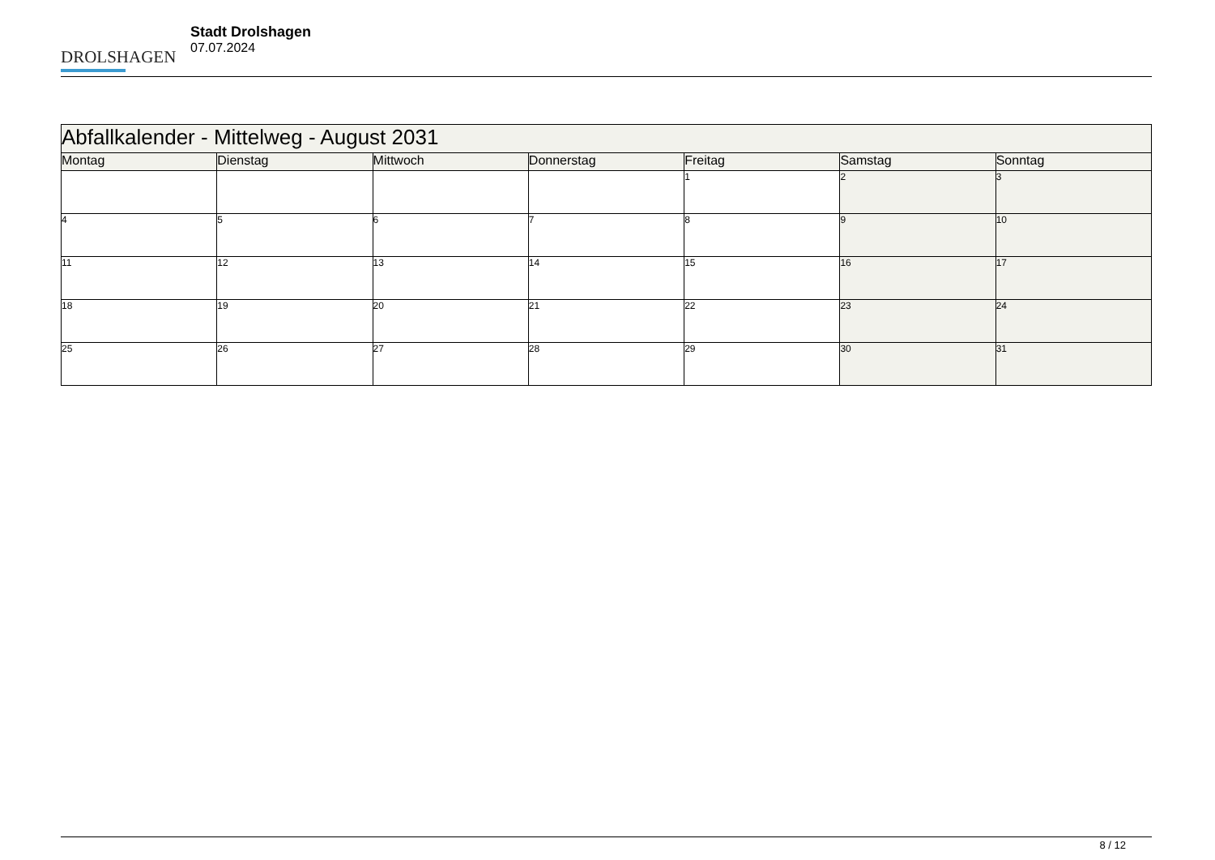DROLSHAGEN
Stadt Drolshagen
07.07.2024
| Abfallkalender - Mittelweg - August 2031 | | | | | | |
| Montag | Dienstag | Mittwoch | Donnerstag | Freitag | Samstag | Sonntag |
| | | | | 1 | 2 | 3 |
| 4 | 5 | 6 | 7 | 8 | 9 | 10 |
| 11 | 12 | 13 | 14 | 15 | 16 | 17 |
| 18 | 19 | 20 | 21 | 22 | 23 | 24 |
| 25 | 26 | 27 | 28 | 29 | 30 | 31 |
8 / 12